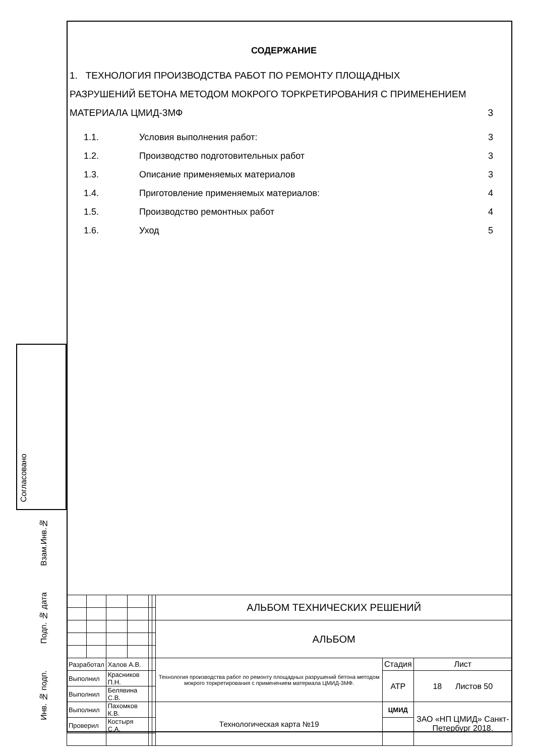Согласовано
Взам.Инв.№
Подп. № дата
Инв. № подп.
СОДЕРЖАНИЕ
1. ТЕХНОЛОГИЯ ПРОИЗВОДСТВА РАБОТ ПО РЕМОНТУ ПЛОЩАДНЫХ РАЗРУШЕНИЙ БЕТОНА МЕТОДОМ МОКРОГО ТОРКРЕТИРОВАНИЯ С ПРИМЕНЕНИЕМ МАТЕРИАЛА ЦМИД-3МФ 3
1.1. Условия выполнения работ: 3
1.2. Производство подготовительных работ 3
1.3. Описание применяемых материалов 3
1.4. Приготовление применяемых материалов: 4
1.5. Производство ремонтных работ 4
1.6. Уход 5
| | | | | | | АЛЬБОМ ТЕХНИЧЕСКИХ РЕШЕНИЙ | | |
| | | | | | | АЛЬБОМ | | |
| Разработал | | Халов А.В. | | | | Технология производства работ по ремонту площадных разрушений бетона методом мокрого торкретирования с применением материала ЦМИД-3МФ. | Стадия | Лист |
| Выполнил | | Красников П.Н. | | | | | АТР | 18 Листов 50 |
| Выполнил | | Белявина С.В. | | | | | | |
| Выполнил | | Пахомков К.В. | | | | Технологическая карта №19 | ЦМИД | ЗАО «НП ЦМИД» Санкт-Петербург 2018. |
| Проверил | | Костыря С.А. | | | | | | |